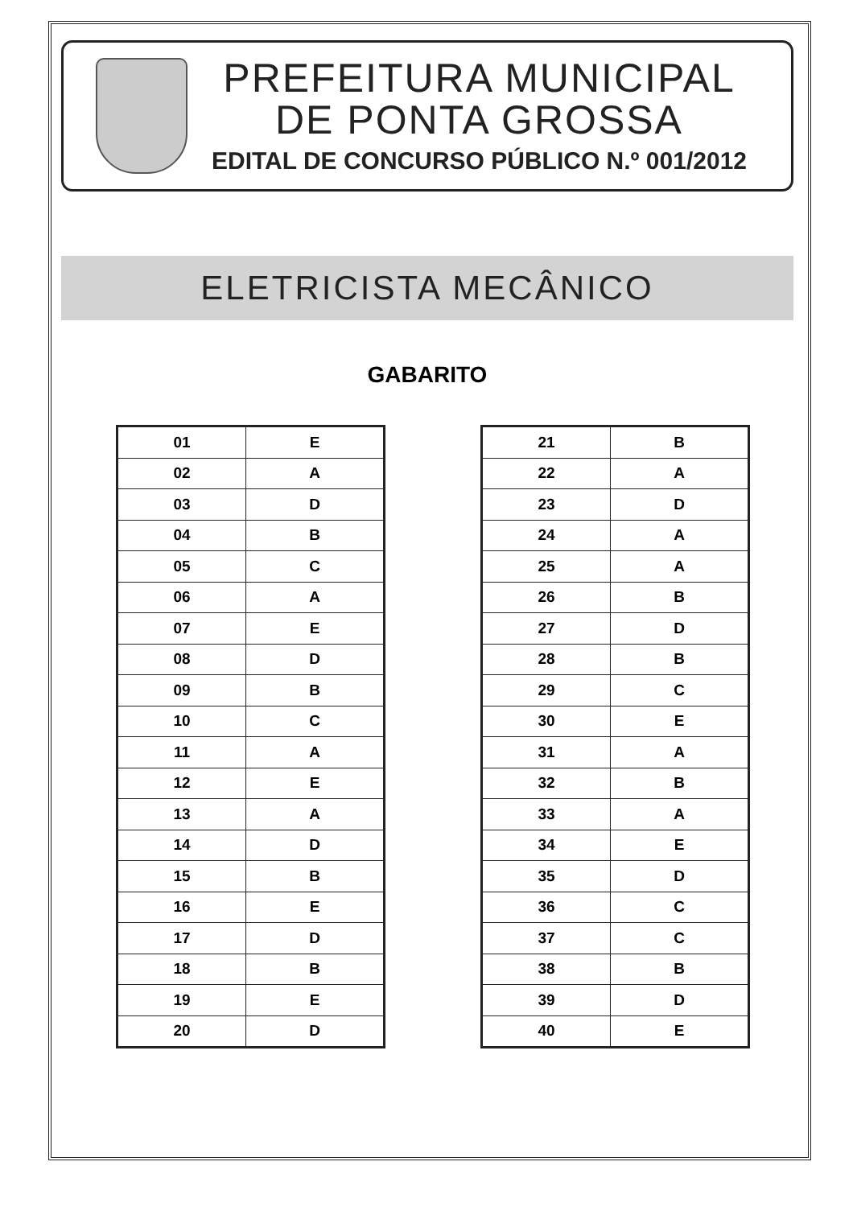PREFEITURA MUNICIPAL
DE PONTA GROSSA
EDITAL DE CONCURSO PÚBLICO N.º 001/2012
ELETRICISTA MECÂNICO
GABARITO
| 01 | E |
| 02 | A |
| 03 | D |
| 04 | B |
| 05 | C |
| 06 | A |
| 07 | E |
| 08 | D |
| 09 | B |
| 10 | C |
| 11 | A |
| 12 | E |
| 13 | A |
| 14 | D |
| 15 | B |
| 16 | E |
| 17 | D |
| 18 | B |
| 19 | E |
| 20 | D |
| 21 | B |
| 22 | A |
| 23 | D |
| 24 | A |
| 25 | A |
| 26 | B |
| 27 | D |
| 28 | B |
| 29 | C |
| 30 | E |
| 31 | A |
| 32 | B |
| 33 | A |
| 34 | E |
| 35 | D |
| 36 | C |
| 37 | C |
| 38 | B |
| 39 | D |
| 40 | E |